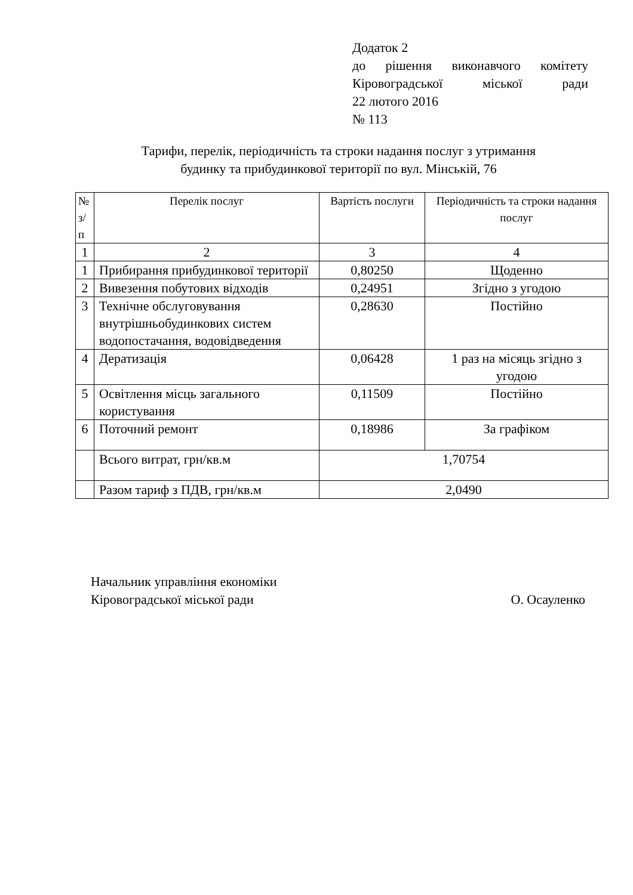Додаток 2
до рішення виконавчого комітету
Кіровоградської міської ради
22 лютого 2016
№ 113
Тарифи, перелік, періодичність та строки надання послуг з утримання
будинку та прибудинкової території по вул. Мінській, 76
| № з/п | Перелік послуг | Вартість послуги | Періодичність та строки надання послуг |
| --- | --- | --- | --- |
| 1 | 2 | 3 | 4 |
| 1 | Прибирання прибудинкової території | 0,80250 | Щоденно |
| 2 | Вивезення побутових відходів | 0,24951 | Згідно з угодою |
| 3 | Технічне обслуговування внутрішньобудинкових систем водопостачання, водовідведення | 0,28630 | Постійно |
| 4 | Дератизація | 0,06428 | 1 раз на місяць згідно з угодою |
| 5 | Освітлення місць загального користування | 0,11509 | Постійно |
| 6 | Поточний ремонт | 0,18986 | За графіком |
| | Всього витрат, грн/кв.м | 1,70754 | |
| | Разом тариф з ПДВ, грн/кв.м | 2,0490 | |
Начальник управління економіки
Кіровоградської міської ради О. Осауленко